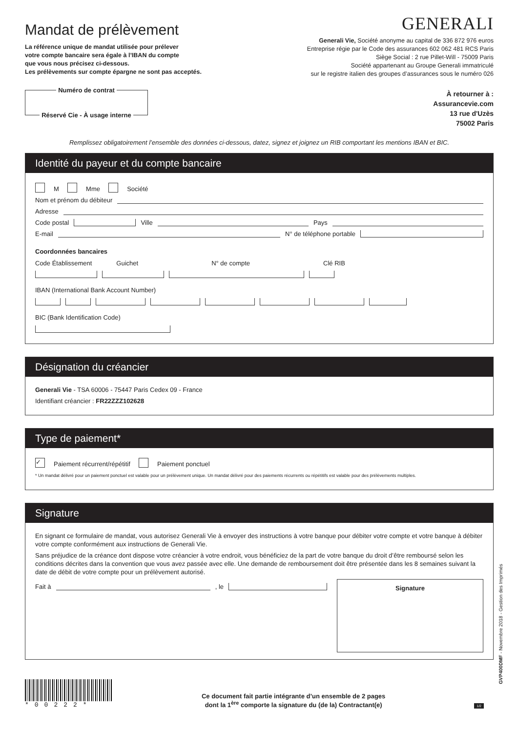Mandat de prélèvement
La référence unique de mandat utilisée pour prélever
votre compte bancaire sera égale à l’IBAN du compte
que vous nous précisez ci-dessous.
Les prélèvements sur compte épargne ne sont pas acceptés.
Numéro de contrat
Réservé Cie - À usage interne
GENERALI
Generali Vie, Société anonyme au capital de 336 872 976 euros
Entreprise régie par le Code des assurances 602 062 481 RCS Paris
Siège Social : 2 rue Pillet-Will - 75009 Paris
Société appartenant au Groupe Generali immatriculé
sur le registre italien des groupes d’assurances sous le numéro 026
À retourner à :
Assurancevie.com
13 rue d'Uzès
75002 Paris
Remplissez obligatoirement l’ensemble des données ci-dessous, datez, signez et joignez un RIB comportant les mentions IBAN et BIC.
Identité du payeur et du compte bancaire
M Mme Société
Nom et prénom du débiteur
Adresse
Code postal Ville Pays
E-mail N° de téléphone portable
Coordonnées bancaires
Code Établissement Guichet N° de compte Clé RIB
IBAN (International Bank Account Number)
BIC (Bank Identification Code)
Désignation du créancier
Generali Vie - TSA 60006 - 75447 Paris Cedex 09 - France
Identifiant créancier : FR22ZZZ102628
Type de paiement*
✓ Paiement récurrent/répétitif Paiement ponctuel
* Un mandat délivré pour un paiement ponctuel est valable pour un prélèvement unique. Un mandat délivré pour des paiements récurrents ou répétitifs est valable pour des prélèvements multiples.
Signature
En signant ce formulaire de mandat, vous autorisez Generali Vie à envoyer des instructions à votre banque pour débiter votre compte et votre banque à débiter votre compte conformément aux instructions de Generali Vie.
Sans préjudice de la créance dont dispose votre créancier à votre endroit, vous bénéficiez de la part de votre banque du droit d’être remboursé selon les conditions décrites dans la convention que vous avez passée avec elle. Une demande de remboursement doit être présentée dans les 8 semaines suivant la date de débit de votre compte pour un prélèvement autorisé.
Fait à , le
Signature
*00222*
Ce document fait partie intégrante d’un ensemble de 2 pages
dont la 1<sup>ère</sup> comporte la signature du (de la) Contractant(e)
1/2
GVP400DMF - Novembre 2018 - Gestion des Imprimés